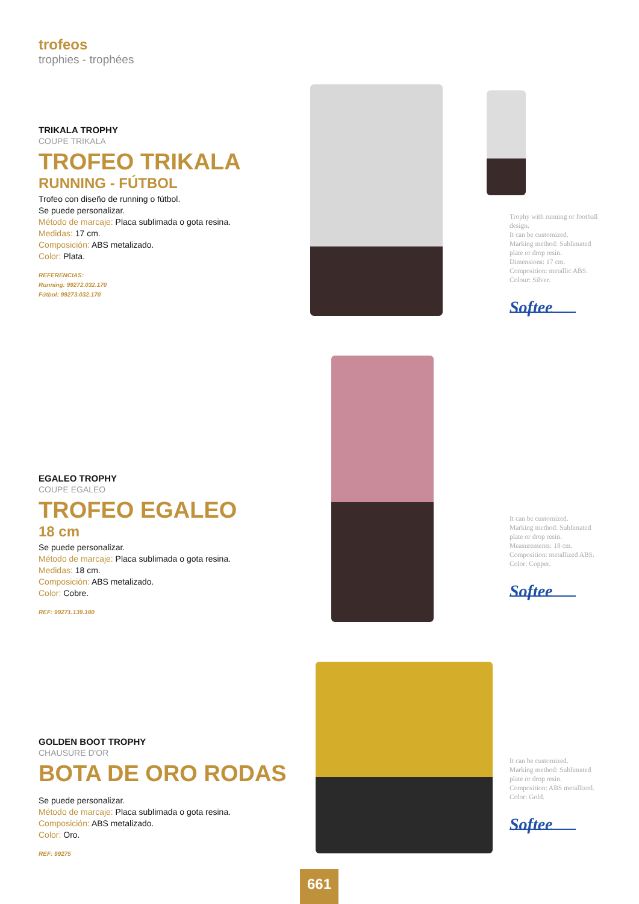trofeos
trophies - trophées
TRIKALA TROPHY
COUPE TRIKALA
TROFEO TRIKALA
RUNNING - FÚTBOL
Trofeo con diseño de running o fútbol.
Se puede personalizar.
Método de marcaje: Placa sublimada o gota resina.
Medidas: 17 cm.
Composición: ABS metalizado.
Color: Plata.
REFERENCIAS:
Running: 99272.032.170
Fútbol: 99273.032.170
Trophy with running or football design.
It can be customized.
Marking method: Sublimated plate or drop resin.
Dimensions: 17 cm.
Composition: metallic ABS.
Colour: Silver.
Softee
EGALEO TROPHY
COUPE EGALEO
TROFEO EGALEO
18 cm
Se puede personalizar.
Método de marcaje: Placa sublimada o gota resina.
Medidas: 18 cm.
Composición: ABS metalizado.
Color: Cobre.
REF: 99271.139.180
It can be customized.
Marking method: Sublimated plate or drop resin.
Measurements: 18 cm.
Composition: metallized ABS.
Color: Copper.
Softee
GOLDEN BOOT TROPHY
CHAUSURE D'OR
BOTA DE ORO RODAS
Se puede personalizar.
Método de marcaje: Placa sublimada o gota resina.
Composición: ABS metalizado.
Color: Oro.
REF: 99275
It can be customized.
Marking method: Sublimated plate or drop resin.
Composition: ABS metallized.
Color: Gold.
Softee
661